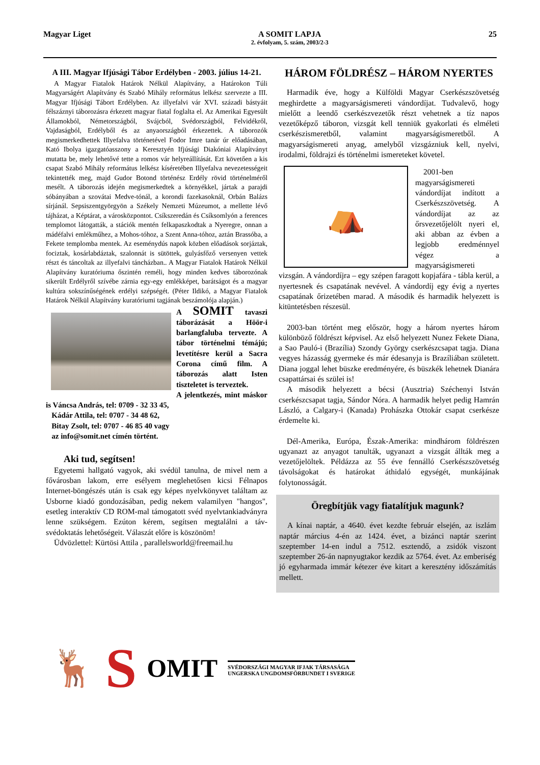Magyar Liget A SOMIT LAPJA
2. évfolyam, 5. szám, 2003/2-3
25
A III. Magyar Ifjúsági Tábor Erdélyben - 2003. július 14-21.
A Magyar Fiatalok Határok Nélkül Alapítvány, a Határokon Túli Magyarságért Alapítvány és Szabó Mihály református lelkész szervezte a III. Magyar Ifjúsági Tábort Erdélyben. Az illyefalvi vár XVI. századi bástyáit félszáznyi táborozásra érkezett magyar fiatal foglalta el. Az Amerikai Egyesült Államokból, Németországból, Svájcból, Svédországból, Felvidékről, Vajdaságból, Erdélyből és az anyaországból érkezettek. A táborozók megismerkedhettek Illyefalva történetével Fodor Imre tanár úr előadásában, Kató Ibolya igazgatóasszony a Keresztyén Ifjúsági Diakóniai Alapítványt mutatta be, mely lehetővé tette a romos vár helyreállítását. Ezt követően a kis csapat Szabó Mihály református lelkész kíséretében Illyefalva nevezetességeit tekintették meg, majd Gudor Botond történész Erdély rövid történelméről mesélt. A táborozás idején megismerkedtek a környékkel, jártak a parajdi sóbányában a szovátai Medve-tónál, a korondi fazekasoknál, Orbán Balázs sírjánál. Sepsiszentgyörgyön a Székely Nemzeti Múzeumot, a mellette lévő tájházat, a Képtárat, a városközpontot. Csíkszeredán és Csíksomlyón a ferences templomot látogatták, a stációk mentén felkapaszkodtak a Nyeregre, onnan a mádéfalvi emlékműhez, a Mohos-tóhoz, a Szent Anna-tóhoz, aztán Brassóba, a Fekete templomba mentek. Az eseménydús napok közben előadások sorjáztak, fociztak, kosárlabdáztak, szalonnát is sütöttek, gulyásfőző versenyen vettek részt és táncoltak az illyefalvi táncházban.. A Magyar Fiatalok Határok Nélkül Alapítvány kuratóriuma őszintén reméli, hogy minden kedves táborozónak sikerült Erdélyről szívébe zárnia egy-egy emlékképet, barátságot és a magyar kultúra sokszínűségének erdélyi szépségét. (Péter Ildikó, a Magyar Fiatalok Határok Nélkül Alapítvány kuratóriumi tagjának beszámolója alapján.)
A SOMIT tavaszi táborázását a Höör-i barlangfaluba tervezte. A tábor történelmi témájú; levetítésre kerül a Sacra Corona című film. A táborozás alatt Isten tiszteletet is terveztek.
A jelentkezés, mint máskor is Váncsa András, tel: 0709 - 32 33 45,
Kádár Attila, tel: 0707 - 34 48 62,
Bitay Zsolt, tel: 0707 - 46 85 40 vagy
az info@somit.net címén történt.
Aki tud, segítsen!
Egyetemi hallgató vagyok, aki svédül tanulna, de mivel nem a fővárosban lakom, erre esélyem meglehetősen kicsi Félnapos Internet-böngészés után is csak egy képes nyelvkönyvet találtam az Usborne kiadó gondozásában, pedig nekem valamilyen "hangos", esetleg interaktív CD ROM-mal támogatott svéd nyelvtankiadványra lenne szükségem. Ezúton kérem, segítsen megtalálni a táv-svédoktatás lehetőségeit. Válaszát előre is köszönöm!
Üdvözlettel: Kürtösi Attila , parallelsworld@freemail.hu
HÁROM FÖLDRÉSZ – HÁROM NYERTES
Harmadik éve, hogy a Külföldi Magyar Cserkészszövetség meghirdette a magyarságismereti vándordíjat. Tudvalevő, hogy mielőtt a leendő cserkészvezetők részt vehetnek a tíz napos vezetőképző táboron, vizsgát kell tenniük gyakorlati és elméleti cserkészismeretből, valamint magyarságismeretből. A magyarságismereti anyag, amelyből vizsgázniuk kell, nyelvi, irodalmi, földrajzi és történelmi ismereteket követel.
⛺
2001-ben magyarságismereti vándordíjat indított a Cserkészszövetség. A vándordíjat az az őrsvezetőjelölt nyeri el, aki abban az évben a legjobb eredménnyel végez a magyarságismereti vizsgán. A vándordíjra – egy szépen faragott kopjafára - tábla kerül, a nyertesnek és csapatának nevével. A vándordíj egy évig a nyertes csapatának őrizetében marad. A második és harmadik helyezett is kitüntetésben részesül.
2003-ban történt meg először, hogy a három nyertes három különböző földrészt képvisel. Az első helyezett Nunez Fekete Diana, a Sao Pauló-i (Brazília) Szondy György cserkészcsapat tagja. Diana vegyes házasság gyermeke és már édesanyja is Brazíliában született. Diana joggal lehet büszke eredményére, és büszkék lehetnek Dianára csapattársai és szülei is!
A második helyezett a bécsi (Ausztria) Széchenyi István cserkészcsapat tagja, Sándor Nóra. A harmadik helyet pedig Hamrán László, a Calgary-i (Kanada) Prohászka Ottokár csapat cserkésze érdemelte ki.
Dél-Amerika, Európa, Észak-Amerika: mindhárom földrészen ugyanazt az anyagot tanulták, ugyanazt a vizsgát állták meg a vezetőjelöltek. Példázza az 55 éve fennálló Cserkészszövetség távolságokat és határokat áthidaló egységét, munkájának folytonosságát.
Öregbítjük vagy fiatalítjuk magunk?
A kínai naptár, a 4640. évet kezdte február elsején, az iszlám naptár március 4-én az 1424. évet, a bizánci naptár szerint szeptember 14-en indul a 7512. esztendő, a zsidók viszont szeptember 26-án napnyugtakor kezdik az 5764. évet. Az emberiség jó egyharmada immár kétezer éve kitart a keresztény időszámítás mellett.
🦌
S
OMIT
SVÉDORSZÁGI MAGYAR IFJAK TÁRSASÁGA
UNGERSKA UNGDOMSFÖRBUNDET I SVERIGE